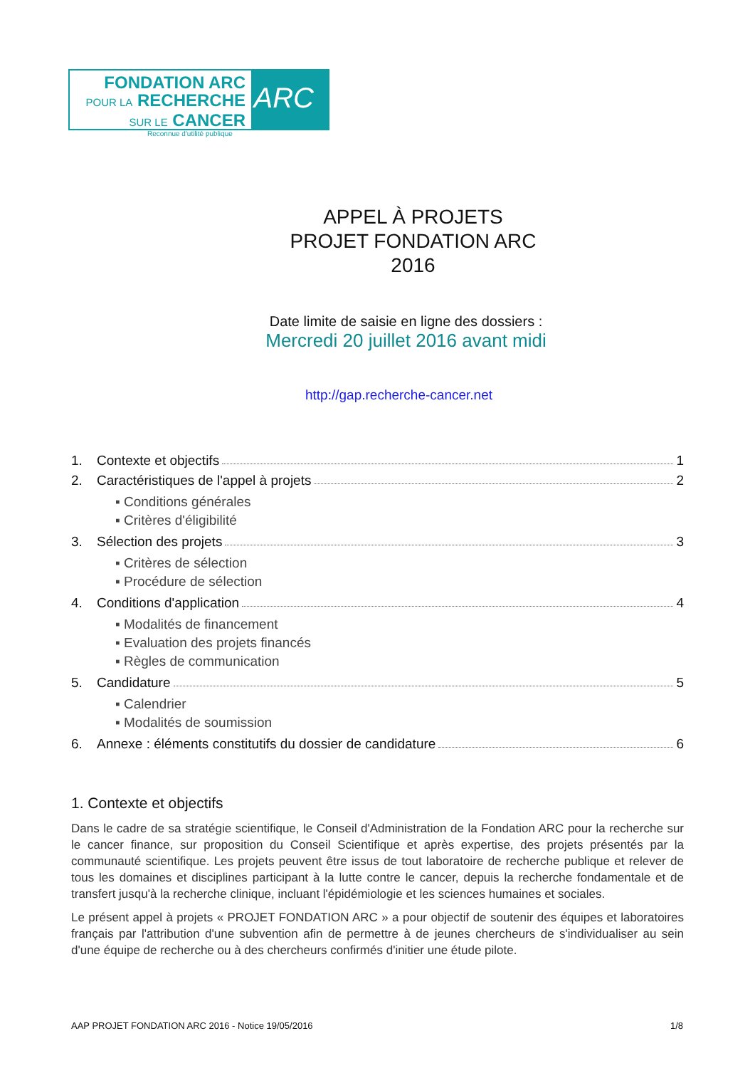FONDATION ARC
POUR LA RECHERCHE
SUR LE CANCER
ARC
Reconnue d'utilité publique
APPEL À PROJETS
PROJET FONDATION ARC
2016
Date limite de saisie en ligne des dossiers :
Mercredi 20 juillet 2016 avant midi
http://gap.recherche-cancer.net
1. Contexte et objectifs 1
2. Caractéristiques de l'appel à projets 2
▪ Conditions générales
▪ Critères d'éligibilité
3. Sélection des projets 3
▪ Critères de sélection
▪ Procédure de sélection
4. Conditions d'application 4
▪ Modalités de financement
▪ Evaluation des projets financés
▪ Règles de communication
5. Candidature 5
▪ Calendrier
▪ Modalités de soumission
6. Annexe : éléments constitutifs du dossier de candidature 6
1. Contexte et objectifs
Dans le cadre de sa stratégie scientifique, le Conseil d'Administration de la Fondation ARC pour la recherche sur le cancer finance, sur proposition du Conseil Scientifique et après expertise, des projets présentés par la communauté scientifique. Les projets peuvent être issus de tout laboratoire de recherche publique et relever de tous les domaines et disciplines participant à la lutte contre le cancer, depuis la recherche fondamentale et de transfert jusqu'à la recherche clinique, incluant l'épidémiologie et les sciences humaines et sociales.
Le présent appel à projets « PROJET FONDATION ARC » a pour objectif de soutenir des équipes et laboratoires français par l'attribution d'une subvention afin de permettre à de jeunes chercheurs de s'individualiser au sein d'une équipe de recherche ou à des chercheurs confirmés d'initier une étude pilote.
AAP PROJET FONDATION ARC 2016 - Notice 19/05/2016 1/8